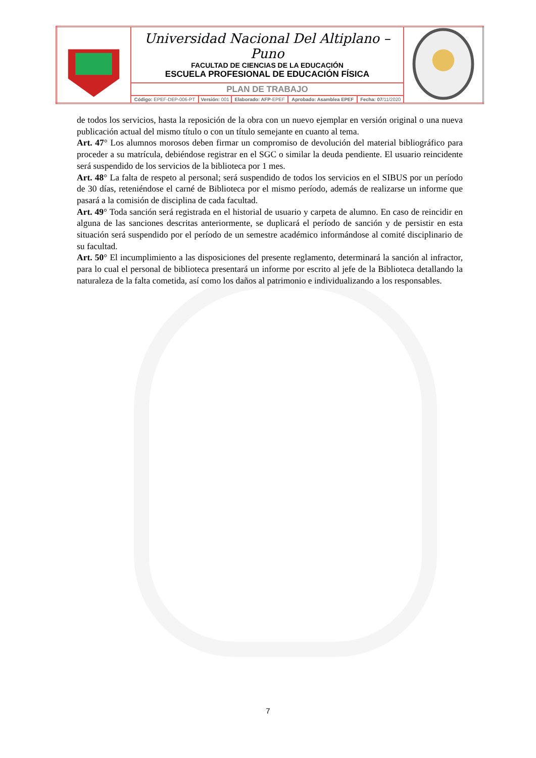| | Universidad Nacional Del Altiplano – Puno FACULTAD DE CIENCIAS DE LA EDUCACIÓN ESCUELA PROFESIONAL DE EDUCACIÓN FÍSICA | | | | | |
| | PLAN DE TRABAJO | | | | | |
| | Código: EPEF-DEP-006-PT | Versión: 001 | Elaborado: AFP -EPEF | Aprobado: Asamblea EPEF | Fecha: 07 /11/2020 | |
de todos los servicios, hasta la reposición de la obra con un nuevo ejemplar en versión original o una nueva publicación actual del mismo título o con un título semejante en cuanto al tema.
Art. 47° Los alumnos morosos deben firmar un compromiso de devolución del material bibliográfico para proceder a su matrícula, debiéndose registrar en el SGC o similar la deuda pendiente. El usuario reincidente será suspendido de los servicios de la biblioteca por 1 mes.
Art. 48° La falta de respeto al personal; será suspendido de todos los servicios en el SIBUS por un período de 30 días, reteniéndose el carné de Biblioteca por el mismo período, además de realizarse un informe que pasará a la comisión de disciplina de cada facultad.
Art. 49° Toda sanción será registrada en el historial de usuario y carpeta de alumno. En caso de reincidir en alguna de las sanciones descritas anteriormente, se duplicará el período de sanción y de persistir en esta situación será suspendido por el período de un semestre académico informándose al comité disciplinario de su facultad.
Art. 50° El incumplimiento a las disposiciones del presente reglamento, determinará la sanción al infractor, para lo cual el personal de biblioteca presentará un informe por escrito al jefe de la Biblioteca detallando la naturaleza de la falta cometida, así como los daños al patrimonio e individualizando a los responsables.
7